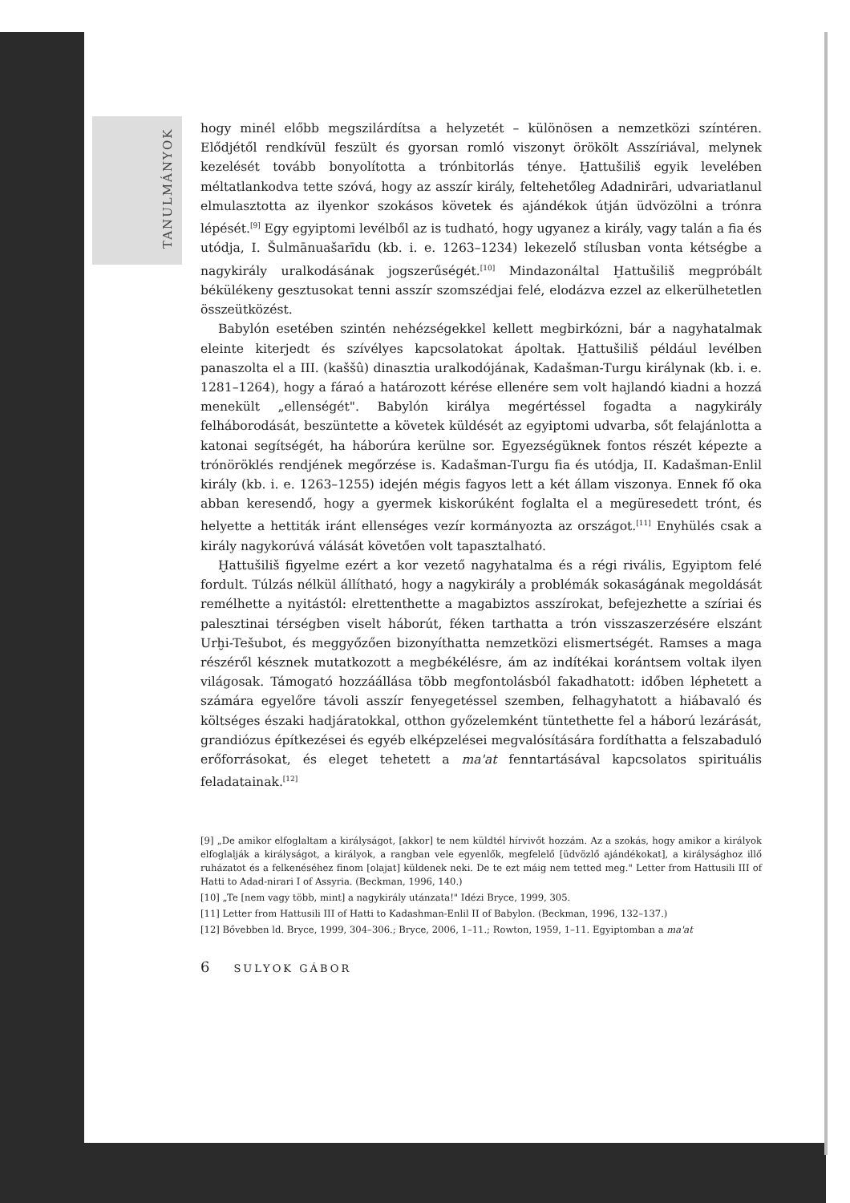TANULMÁNYOK
hogy minél előbb megszilárdítsa a helyzetét – különösen a nemzetközi színtéren. Elődjétől rendkívül feszült és gyorsan romló viszonyt örökölt Asszíriával, melynek kezelését tovább bonyolította a trónbitorlás ténye. Ḫattušiliš egyik levelében méltatlankodva tette szóvá, hogy az asszír király, feltehetőleg Adadnirāri, udvariatlanul elmulasztotta az ilyenkor szokásos követek és ajándékok útján üdvözölni a trónra lépését.<sup>[9]</sup> Egy egyiptomi levélből az is tudható, hogy ugyanez a király, vagy talán a fia és utódja, I. Šulmānuašarīdu (kb. i. e. 1263–1234) lekezelő stílusban vonta kétségbe a nagykirály uralkodásának jogszerűségét.<sup>[10]</sup> Mindazonáltal Ḫattušiliš megpróbált békülékeny gesztusokat tenni asszír szomszédjai felé, elodázva ezzel az elkerülhetetlen összeütközést.
Babylón esetében szintén nehézségekkel kellett megbirkózni, bár a nagyhatalmak eleinte kiterjedt és szívélyes kapcsolatokat ápoltak. Ḫattušiliš például levélben panaszolta el a III. (kaššû) dinasztia uralkodójának, Kadašman-Turgu királynak (kb. i. e. 1281–1264), hogy a fáraó a határozott kérése ellenére sem volt hajlandó kiadni a hozzá menekült „ellenségét". Babylón királya megértéssel fogadta a nagykirály felháborodását, beszüntette a követek küldését az egyiptomi udvarba, sőt felajánlotta a katonai segítségét, ha háborúra kerülne sor. Egyezségüknek fontos részét képezte a trónöröklés rendjének megőrzése is. Kadašman-Turgu fia és utódja, II. Kadašman-Enlil király (kb. i. e. 1263–1255) idején mégis fagyos lett a két állam viszonya. Ennek fő oka abban keresendő, hogy a gyermek kiskorúként foglalta el a megüresedett trónt, és helyette a hettiták iránt ellenséges vezír kormányozta az országot.<sup>[11]</sup> Enyhülés csak a király nagykorúvá válását követően volt tapasztalható.
Ḫattušiliš figyelme ezért a kor vezető nagyhatalma és a régi rivális, Egyiptom felé fordult. Túlzás nélkül állítható, hogy a nagykirály a problémák sokaságának megoldását remélhette a nyitástól: elrettenthette a magabiztos asszírokat, befejezhette a szíriai és palesztinai térségben viselt háborút, féken tarthatta a trón visszaszerzésére elszánt Urḫi-Tešubot, és meggyőzően bizonyíthatta nemzetközi elismertségét. Ramses a maga részéről késznek mutatkozott a megbékélésre, ám az indítékai korántsem voltak ilyen világosak. Támogató hozzáállása több megfontolásból fakadhatott: időben léphetett a számára egyelőre távoli asszír fenyegetéssel szemben, felhagyhatott a hiábavaló és költséges északi hadjáratokkal, otthon győzelemként tüntethette fel a háború lezárását, grandiózus építkezései és egyéb elképzelései megvalósítására fordíthatta a felszabaduló erőforrásokat, és eleget tehetett a ma'at fenntartásával kapcsolatos spirituális feladatainak.<sup>[12]</sup>
[9] „De amikor elfoglaltam a királyságot, [akkor] te nem küldtél hírvivőt hozzám. Az a szokás, hogy amikor a királyok elfoglalják a királyságot, a királyok, a rangban vele egyenlők, megfelelő [üdvözlő ajándékokat], a királysághoz illő ruházatot és a felkenéséhez finom [olajat] küldenek neki. De te ezt máig nem tetted meg." Letter from Hattusili III of Hatti to Adad-nirari I of Assyria. (Beckman, 1996, 140.)
[10] „Te [nem vagy több, mint] a nagykirály utánzata!" Idézi Bryce, 1999, 305.
[11] Letter from Hattusili III of Hatti to Kadashman-Enlil II of Babylon. (Beckman, 1996, 132–137.)
[12] Bővebben ld. Bryce, 1999, 304–306.; Bryce, 2006, 1–11.; Rowton, 1959, 1–11. Egyiptomban a ma'at
6 SULYOK GÁBOR